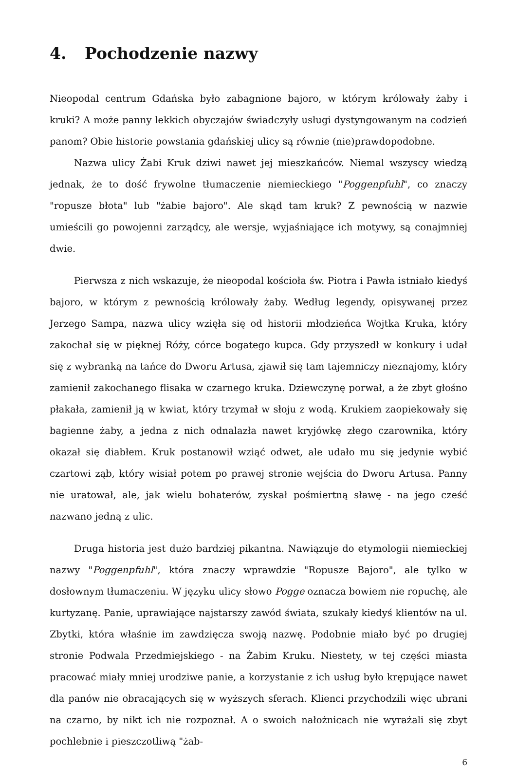4. Pochodzenie nazwy
Nieopodal centrum Gdańska było zabagnione bajoro, w którym królowały żaby i kruki? A może panny lekkich obyczajów świadczyły usługi dystyngowanym na codzień panom? Obie historie powstania gdańskiej ulicy są równie (nie)prawdopodobne.
Nazwa ulicy Żabi Kruk dziwi nawet jej mieszkańców. Niemal wszyscy wiedzą jednak, że to dość frywolne tłumaczenie niemieckiego "Poggenpfuhl", co znaczy "ropusze błota" lub "żabie bajoro". Ale skąd tam kruk? Z pewnością w nazwie umieścili go powojenni zarządcy, ale wersje, wyjaśniające ich motywy, są conajmniej dwie.
Pierwsza z nich wskazuje, że nieopodal kościoła św. Piotra i Pawła istniało kiedyś bajoro, w którym z pewnością królowały żaby. Według legendy, opisywanej przez Jerzego Sampa, nazwa ulicy wzięła się od historii młodzieńca Wojtka Kruka, który zakochał się w pięknej Róży, córce bogatego kupca. Gdy przyszedł w konkury i udał się z wybranką na tańce do Dworu Artusa, zjawił się tam tajemniczy nieznajomy, który zamienił zakochanego flisaka w czarnego kruka. Dziewczynę porwał, a że zbyt głośno płakała, zamienił ją w kwiat, który trzymał w słoju z wodą. Krukiem zaopiekowały się bagienne żaby, a jedna z nich odnalazła nawet kryjówkę złego czarownika, który okazał się diabłem. Kruk postanowił wziąć odwet, ale udało mu się jedynie wybić czartowi ząb, który wisiał potem po prawej stronie wejścia do Dworu Artusa. Panny nie uratował, ale, jak wielu bohaterów, zyskał pośmiertną sławę - na jego cześć nazwano jedną z ulic.
Druga historia jest dużo bardziej pikantna. Nawiązuje do etymologii niemieckiej nazwy "Poggenpfuhl", która znaczy wprawdzie "Ropusze Bajoro", ale tylko w dosłownym tłumaczeniu. W języku ulicy słowo Pogge oznacza bowiem nie ropuchę, ale kurtyzanę. Panie, uprawiające najstarszy zawód świata, szukały kiedyś klientów na ul. Zbytki, która właśnie im zawdzięcza swoją nazwę. Podobnie miało być po drugiej stronie Podwala Przedmiejskiego - na Żabim Kruku. Niestety, w tej części miasta pracować miały mniej urodziwe panie, a korzystanie z ich usług było krępujące nawet dla panów nie obracających się w wyższych sferach. Klienci przychodzili więc ubrani na czarno, by nikt ich nie rozpoznał. A o swoich nałożnicach nie wyrażali się zbyt pochlebnie i pieszczotliwą "żab-
6